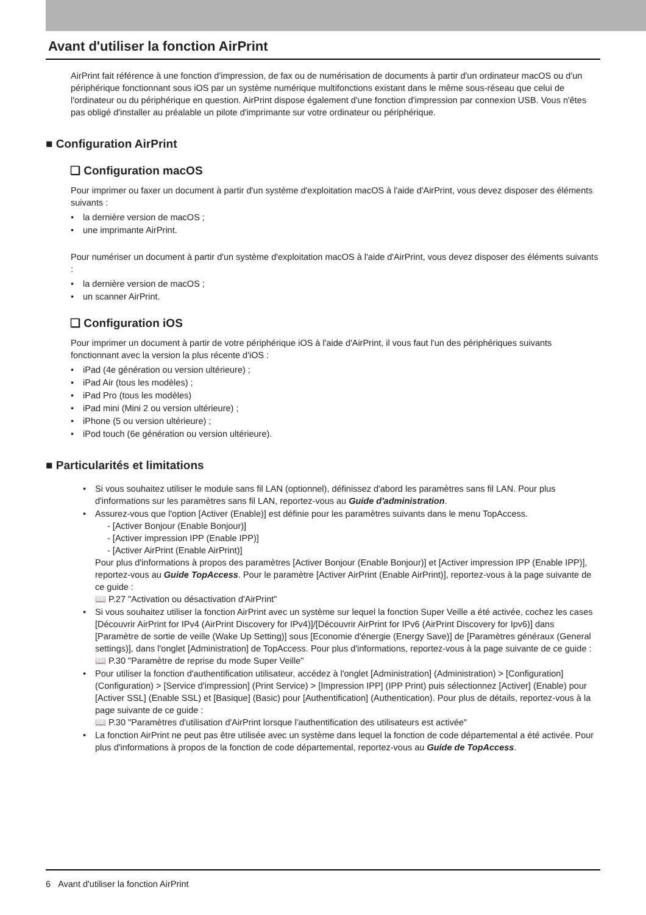Avant d'utiliser la fonction AirPrint
AirPrint fait référence à une fonction d'impression, de fax ou de numérisation de documents à partir d'un ordinateur macOS ou d'un périphérique fonctionnant sous iOS par un système numérique multifonctions existant dans le même sous-réseau que celui de l'ordinateur ou du périphérique en question. AirPrint dispose également d'une fonction d'impression par connexion USB. Vous n'êtes pas obligé d'installer au préalable un pilote d'imprimante sur votre ordinateur ou périphérique.
■ Configuration AirPrint
❑ Configuration macOS
Pour imprimer ou faxer un document à partir d'un système d'exploitation macOS à l'aide d'AirPrint, vous devez disposer des éléments suivants :
• la dernière version de macOS ;
• une imprimante AirPrint.
Pour numériser un document à partir d'un système d'exploitation macOS à l'aide d'AirPrint, vous devez disposer des éléments suivants :
• la dernière version de macOS ;
• un scanner AirPrint.
❑ Configuration iOS
Pour imprimer un document à partir de votre périphérique iOS à l'aide d'AirPrint, il vous faut l'un des périphériques suivants fonctionnant avec la version la plus récente d'iOS :
• iPad (4e génération ou version ultérieure) ;
• iPad Air (tous les modèles) ;
• iPad Pro (tous les modèles)
• iPad mini (Mini 2 ou version ultérieure) ;
• iPhone (5 ou version ultérieure) ;
• iPod touch (6e génération ou version ultérieure).
■ Particularités et limitations
• Si vous souhaitez utiliser le module sans fil LAN (optionnel), définissez d'abord les paramètres sans fil LAN. Pour plus d'informations sur les paramètres sans fil LAN, reportez-vous au Guide d'administration.
• Assurez-vous que l'option [Activer (Enable)] est définie pour les paramètres suivants dans le menu TopAccess.
- [Activer Bonjour (Enable Bonjour)]
- [Activer impression IPP (Enable IPP)]
- [Activer AirPrint (Enable AirPrint)]
Pour plus d'informations à propos des paramètres [Activer Bonjour (Enable Bonjour)] et [Activer impression IPP (Enable IPP)], reportez-vous au Guide TopAccess. Pour le paramètre [Activer AirPrint (Enable AirPrint)], reportez-vous à la page suivante de ce guide :
📖 P.27 "Activation ou désactivation d'AirPrint"
• Si vous souhaitez utiliser la fonction AirPrint avec un système sur lequel la fonction Super Veille a été activée, cochez les cases [Découvrir AirPrint for IPv4 (AirPrint Discovery for IPv4)]/[Découvrir AirPrint for IPv6 (AirPrint Discovery for Ipv6)] dans [Paramètre de sortie de veille (Wake Up Setting)] sous [Economie d'énergie (Energy Save)] de [Paramètres généraux (General settings)], dans l'onglet [Administration] de TopAccess. Pour plus d'informations, reportez-vous à la page suivante de ce guide :
📖 P.30 "Paramètre de reprise du mode Super Veille"
• Pour utiliser la fonction d'authentification utilisateur, accédez à l'onglet [Administration] (Administration) > [Configuration] (Configuration) > [Service d'impression] (Print Service) > [Impression IPP] (IPP Print) puis sélectionnez [Activer] (Enable) pour [Activer SSL] (Enable SSL) et [Basique] (Basic) pour [Authentification] (Authentication). Pour plus de détails, reportez-vous à la page suivante de ce guide :
📖 P.30 "Paramètres d'utilisation d'AirPrint lorsque l'authentification des utilisateurs est activée"
• La fonction AirPrint ne peut pas être utilisée avec un système dans lequel la fonction de code départemental a été activée. Pour plus d'informations à propos de la fonction de code départemental, reportez-vous au Guide de TopAccess.
6 Avant d'utiliser la fonction AirPrint